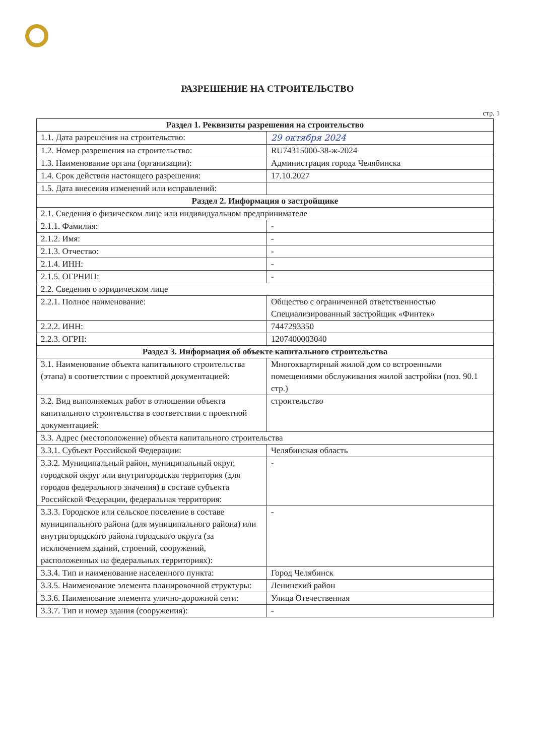РАЗРЕШЕНИЕ НА СТРОИТЕЛЬСТВО
стр. 1
| Раздел 1. Реквизиты разрешения на строительство | |
| --- | --- |
| 1.1. Дата разрешения на строительство: | 29 октября 2024 |
| 1.2. Номер разрешения на строительство: | RU74315000-38-ж-2024 |
| 1.3. Наименование органа (организации): | Администрация города Челябинска |
| 1.4. Срок действия настоящего разрешения: | 17.10.2027 |
| 1.5. Дата внесения изменений или исправлений: | |
| Раздел 2. Информация о застройщике | |
| 2.1. Сведения о физическом лице или индивидуальном предпринимателе | |
| 2.1.1. Фамилия: | - |
| 2.1.2. Имя: | - |
| 2.1.3. Отчество: | - |
| 2.1.4. ИНН: | - |
| 2.1.5. ОГРНИП: | - |
| 2.2. Сведения о юридическом лице | |
| 2.2.1. Полное наименование: | Общество с ограниченной ответственностью Специализированный застройщик «Финтек» |
| 2.2.2. ИНН: | 7447293350 |
| 2.2.3. ОГРН: | 1207400003040 |
| Раздел 3. Информация об объекте капитального строительства | |
| 3.1. Наименование объекта капитального строительства (этапа) в соответствии с проектной документацией: | Многоквартирный жилой дом со встроенными помещениями обслуживания жилой застройки (поз. 90.1 стр.) |
| 3.2. Вид выполняемых работ в отношении объекта капитального строительства в соответствии с проектной документацией: | строительство |
| 3.3. Адрес (местоположение) объекта капитального строительства | |
| 3.3.1. Субъект Российской Федерации: | Челябинская область |
| 3.3.2. Муниципальный район, муниципальный округ, городской округ или внутригородская территория (для городов федерального значения) в составе субъекта Российской Федерации, федеральная территория: | - |
| 3.3.3. Городское или сельское поселение в составе муниципального района (для муниципального района) или внутригородского района городского округа (за исключением зданий, строений, сооружений, расположенных на федеральных территориях): | - |
| 3.3.4. Тип и наименование населенного пункта: | Город Челябинск |
| 3.3.5. Наименование элемента планировочной структуры: | Ленинский район |
| 3.3.6. Наименование элемента улично-дорожной сети: | Улица Отечественная |
| 3.3.7. Тип и номер здания (сооружения): | - |